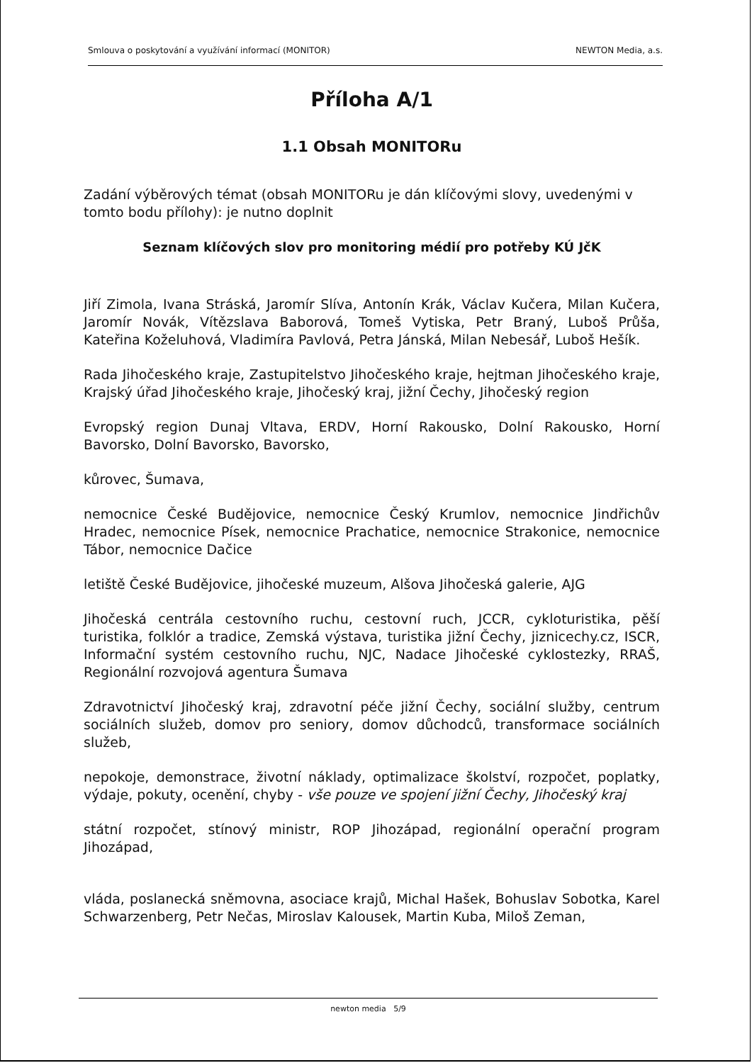Smlouva o poskytování a využívání informací (MONITOR) NEWTON Media, a.s.
Příloha A/1
1.1 Obsah MONITORu
Zadání výběrových témat (obsah MONITORu je dán klíčovými slovy, uvedenými v tomto bodu přílohy): je nutno doplnit
Seznam klíčových slov pro monitoring médií pro potřeby KÚ JčK
Jiří Zimola, Ivana Stráská, Jaromír Slíva, Antonín Krák, Václav Kučera, Milan Kučera, Jaromír Novák, Vítězslava Baborová, Tomeš Vytiska, Petr Braný, Luboš Průša, Kateřina Koželuhová, Vladimíra Pavlová, Petra Jánská, Milan Nebesář, Luboš Hešík.
Rada Jihočeského kraje, Zastupitelstvo Jihočeského kraje, hejtman Jihočeského kraje, Krajský úřad Jihočeského kraje, Jihočeský kraj, jižní Čechy, Jihočeský region
Evropský region Dunaj Vltava, ERDV, Horní Rakousko, Dolní Rakousko, Horní Bavorsko, Dolní Bavorsko, Bavorsko,
kůrovec, Šumava,
nemocnice České Budějovice, nemocnice Český Krumlov, nemocnice Jindřichův Hradec, nemocnice Písek, nemocnice Prachatice, nemocnice Strakonice, nemocnice Tábor, nemocnice Dačice
letiště České Budějovice, jihočeské muzeum, Alšova Jihočeská galerie, AJG
Jihočeská centrála cestovního ruchu, cestovní ruch, JCCR, cykloturistika, pěší turistika, folklór a tradice, Zemská výstava, turistika jižní Čechy, jiznicechy.cz, ISCR, Informační systém cestovního ruchu, NJC, Nadace Jihočeské cyklostezky, RRAŠ, Regionální rozvojová agentura Šumava
Zdravotnictví Jihočeský kraj, zdravotní péče jižní Čechy, sociální služby, centrum sociálních služeb, domov pro seniory, domov důchodců, transformace sociálních služeb,
nepokoje, demonstrace, životní náklady, optimalizace školství, rozpočet, poplatky, výdaje, pokuty, ocenění, chyby - vše pouze ve spojení jižní Čechy, Jihočeský kraj
státní rozpočet, stínový ministr, ROP Jihozápad, regionální operační program Jihozápad,
vláda, poslanecká sněmovna, asociace krajů, Michal Hašek, Bohuslav Sobotka, Karel Schwarzenberg, Petr Nečas, Miroslav Kalousek, Martin Kuba, Miloš Zeman,
newton media 5/9